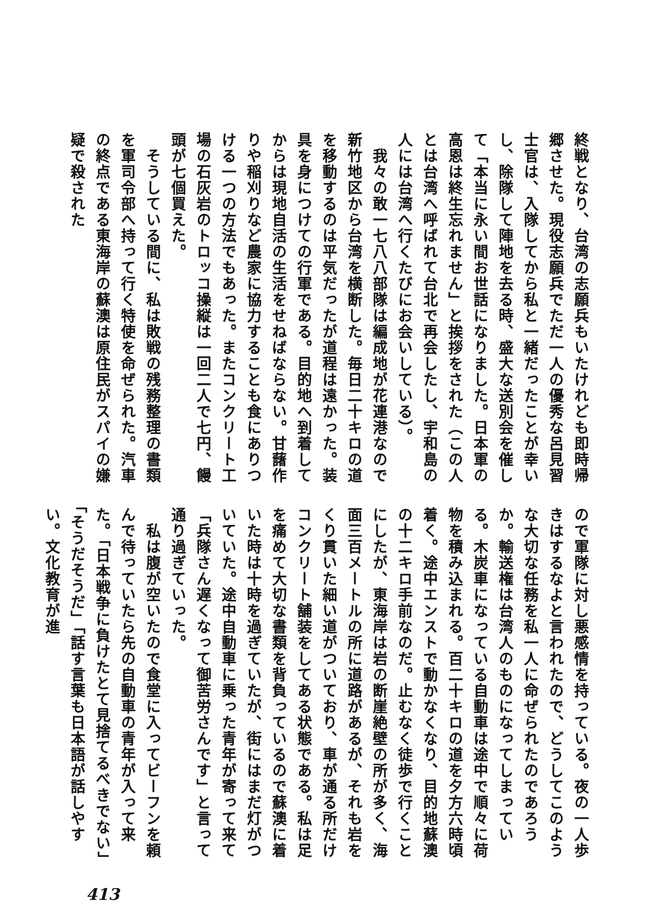終戦となり、台湾の志願兵もいたけれども即時帰郷させた。現役志願兵でただ一人の優秀な呂見習士官は、入隊してから私と一緒だったことが幸いし、除隊して陣地を去る時、盛大な送別会を催して「本当に永い間お世話になりました。日本軍の高恩は終生忘れません」と挨拶をされた（この人とは台湾へ呼ばれて台北で再会したし、宇和島の人には台湾へ行くたびにお会いしている）。
　我々の敢一七八八部隊は編成地が花連港なので新竹地区から台湾を横断した。毎日二十キロの道を移動するのは平気だったが道程は遠かった。装具を身につけての行軍である。目的地へ到着してからは現地自活の生活をせねばならない。甘藷作りや稲刈りなど農家に協力することも食にありつける一つの方法でもあった。またコンクリート工場の石灰岩のトロッコ操縦は一回二人で七円、饅頭が七個買えた。
　そうしている間に、私は敗戦の残務整理の書類を軍司令部へ持って行く特使を命ぜられた。汽車の終点である東海岸の蘇澳は原住民がスパイの嫌疑で殺された
ので軍隊に対し悪感情を持っている。夜の一人歩きはするなよと言われたので、どうしてこのような大切な任務を私一人に命ぜられたのであろうか。輸送権は台湾人のものになってしまっている。木炭車になっている自動車は途中で順々に荷物を積み込まれる。百二十キロの道を夕方六時頃着く。途中エンストで動かなくなり、目的地蘇澳の十二キロ手前なのだ。止むなく徒歩で行くことにしたが、東海岸は岩の断崖絶壁の所が多く、海面三百メートルの所に道路があるが、それも岩をくり貫いた細い道がついており、車が通る所だけコンクリート舗装をしてある状態である。私は足を痛めて大切な書類を背負っているので蘇澳に着いた時は十時を過ぎていたが、街にはまだ灯がついていた。途中自動車に乗った青年が寄って来て「兵隊さん遅くなって御苦労さんです」と言って通り過ぎていった。
　私は腹が空いたので食堂に入ってビーフンを頼んで待っていたら先の自動車の青年が入って来た。「日本戦争に負けたとて見捨てるべきでない」「そうだそうだ」「話す言葉も日本語が話しやすい。文化教育が進
413